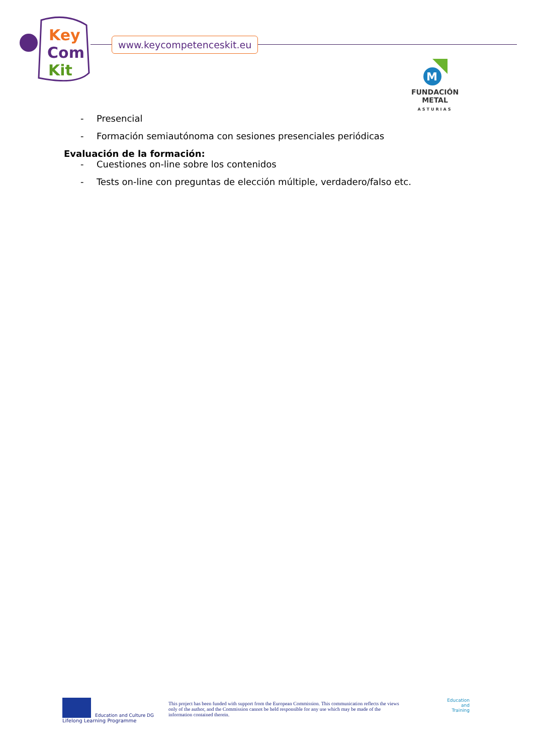Key
Com
Kit
www.keycompetenceskit.eu
M
FUNDACIÓN METAL
ASTURIAS
- Presencial
- Formación semiautónoma con sesiones presenciales periódicas
Evaluación de la formación:
- Cuestiones on-line sobre los contenidos
- Tests on-line con preguntas de elección múltiple, verdadero/falso etc.
Education and Culture DG
Lifelong Learning Programme
This project has been funded with support from the European Commission. This communication reflects the views only of the author, and the Commission cannot be held responsible for any use which may be made of the information contained therein.
Education
and
Training